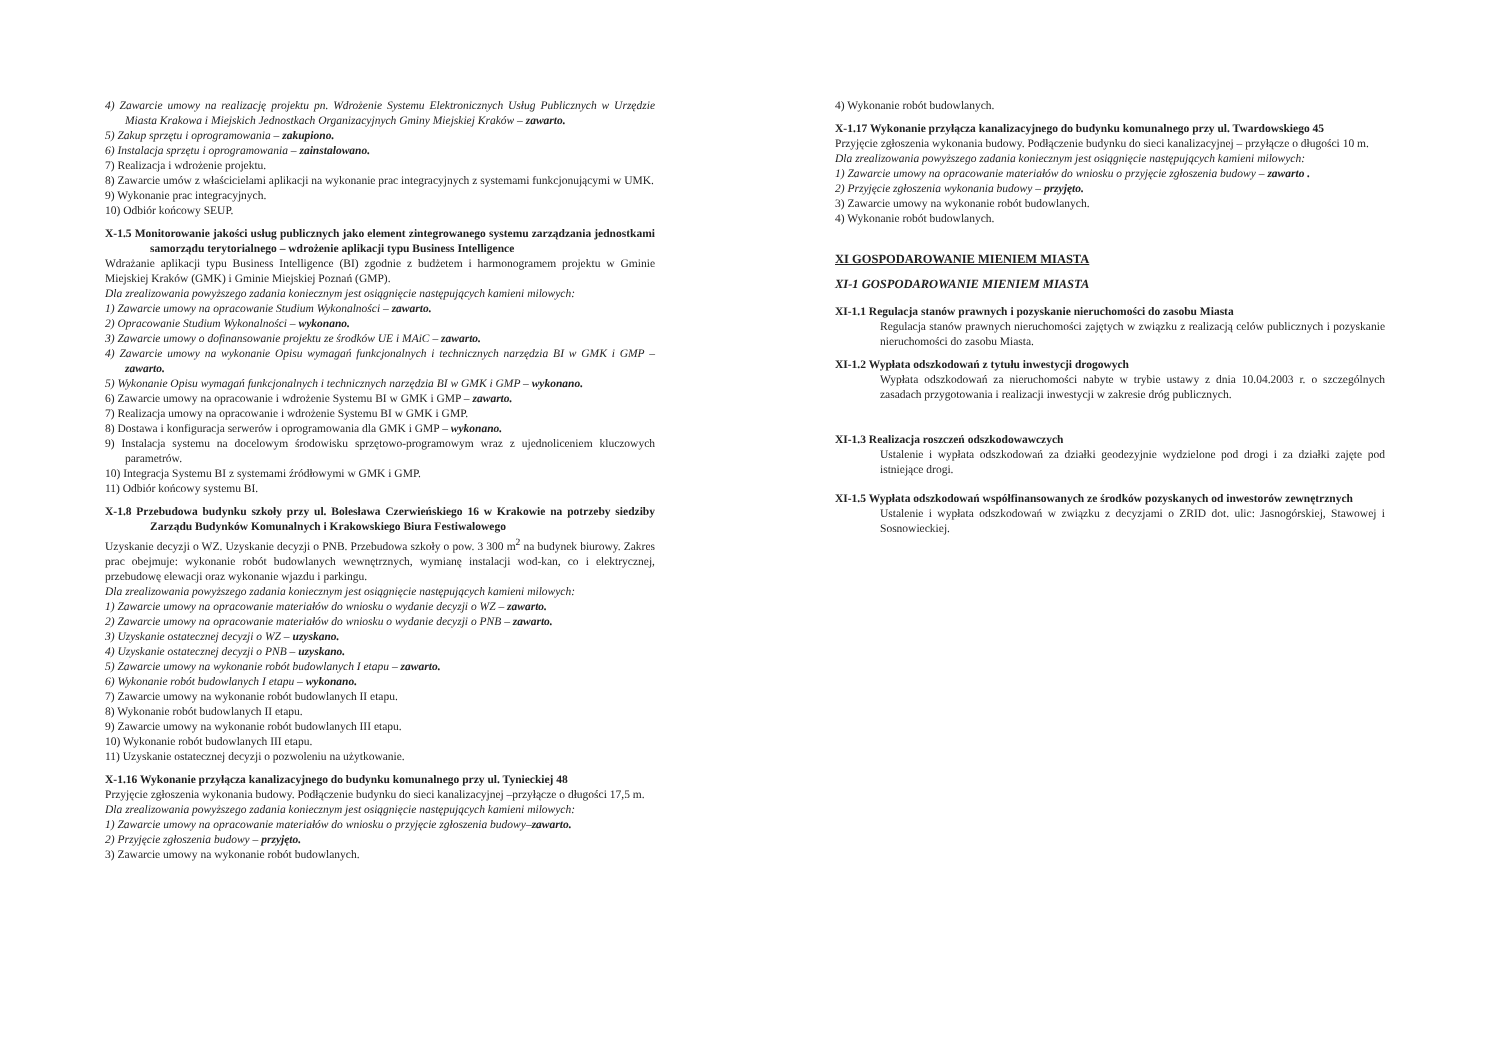4) Zawarcie umowy na realizację projektu pn. Wdrożenie Systemu Elektronicznych Usług Publicznych w Urzędzie Miasta Krakowa i Miejskich Jednostkach Organizacyjnych Gminy Miejskiej Kraków – zawarto.
5) Zakup sprzętu i oprogramowania – zakupiono.
6) Instalacja sprzętu i oprogramowania – zainstalowano.
7) Realizacja i wdrożenie projektu.
8) Zawarcie umów z właścicielami aplikacji na wykonanie prac integracyjnych z systemami funkcjonującymi w UMK.
9) Wykonanie prac integracyjnych.
10) Odbiór końcowy SEUP.
X-1.5 Monitorowanie jakości usług publicznych jako element zintegrowanego systemu zarządzania jednostkami samorządu terytorialnego – wdrożenie aplikacji typu Business Intelligence
Wdrażanie aplikacji typu Business Intelligence (BI) zgodnie z budżetem i harmonogramem projektu w Gminie Miejskiej Kraków (GMK) i Gminie Miejskiej Poznań (GMP).
Dla zrealizowania powyższego zadania koniecznym jest osiągnięcie następujących kamieni milowych:
1) Zawarcie umowy na opracowanie Studium Wykonalności – zawarto.
2) Opracowanie Studium Wykonalności – wykonano.
3) Zawarcie umowy o dofinansowanie projektu ze środków UE i MAiC – zawarto.
4) Zawarcie umowy na wykonanie Opisu wymagań funkcjonalnych i technicznych narzędzia BI w GMK i GMP – zawarto.
5) Wykonanie Opisu wymagań funkcjonalnych i technicznych narzędzia BI w GMK i GMP – wykonano.
6) Zawarcie umowy na opracowanie i wdrożenie Systemu BI w GMK i GMP – zawarto.
7) Realizacja umowy na opracowanie i wdrożenie Systemu BI w GMK i GMP.
8) Dostawa i konfiguracja serwerów i oprogramowania dla GMK i GMP – wykonano.
9) Instalacja systemu na docelowym środowisku sprzętowo-programowym wraz z ujednoliceniem kluczowych parametrów.
10) Integracja Systemu BI z systemami źródłowymi w GMK i GMP.
11) Odbiór końcowy systemu BI.
X-1.8 Przebudowa budynku szkoły przy ul. Bolesława Czerwieńskiego 16 w Krakowie na potrzeby siedziby Zarządu Budynków Komunalnych i Krakowskiego Biura Festiwalowego
Uzyskanie decyzji o WZ. Uzyskanie decyzji o PNB. Przebudowa szkoły o pow. 3 300 m<sup>2</sup> na budynek biurowy. Zakres prac obejmuje: wykonanie robót budowlanych wewnętrznych, wymianę instalacji wod-kan, co i elektrycznej, przebudowę elewacji oraz wykonanie wjazdu i parkingu.
Dla zrealizowania powyższego zadania koniecznym jest osiągnięcie następujących kamieni milowych:
1) Zawarcie umowy na opracowanie materiałów do wniosku o wydanie decyzji o WZ – zawarto.
2) Zawarcie umowy na opracowanie materiałów do wniosku o wydanie decyzji o PNB – zawarto.
3) Uzyskanie ostatecznej decyzji o WZ – uzyskano.
4) Uzyskanie ostatecznej decyzji o PNB – uzyskano.
5) Zawarcie umowy na wykonanie robót budowlanych I etapu – zawarto.
6) Wykonanie robót budowlanych I etapu – wykonano.
7) Zawarcie umowy na wykonanie robót budowlanych II etapu.
8) Wykonanie robót budowlanych II etapu.
9) Zawarcie umowy na wykonanie robót budowlanych III etapu.
10) Wykonanie robót budowlanych III etapu.
11) Uzyskanie ostatecznej decyzji o pozwoleniu na użytkowanie.
X-1.16 Wykonanie przyłącza kanalizacyjnego do budynku komunalnego przy ul. Tynieckiej 48
Przyjęcie zgłoszenia wykonania budowy. Podłączenie budynku do sieci kanalizacyjnej –przyłącze o długości 17,5 m.
Dla zrealizowania powyższego zadania koniecznym jest osiągnięcie następujących kamieni milowych:
1) Zawarcie umowy na opracowanie materiałów do wniosku o przyjęcie zgłoszenia budowy–zawarto.
2) Przyjęcie zgłoszenia budowy – przyjęto.
3) Zawarcie umowy na wykonanie robót budowlanych.
4) Wykonanie robót budowlanych.
X-1.17 Wykonanie przyłącza kanalizacyjnego do budynku komunalnego przy ul. Twardowskiego 45
Przyjęcie zgłoszenia wykonania budowy. Podłączenie budynku do sieci kanalizacyjnej – przyłącze o długości 10 m.
Dla zrealizowania powyższego zadania koniecznym jest osiągnięcie następujących kamieni milowych:
1) Zawarcie umowy na opracowanie materiałów do wniosku o przyjęcie zgłoszenia budowy – zawarto .
2) Przyjęcie zgłoszenia wykonania budowy – przyjęto.
3) Zawarcie umowy na wykonanie robót budowlanych.
4) Wykonanie robót budowlanych.
XI GOSPODAROWANIE MIENIEM MIASTA
XI-1 GOSPODAROWANIE MIENIEM MIASTA
XI-1.1 Regulacja stanów prawnych i pozyskanie nieruchomości do zasobu Miasta
Regulacja stanów prawnych nieruchomości zajętych w związku z realizacją celów publicznych i pozyskanie nieruchomości do zasobu Miasta.
XI-1.2 Wypłata odszkodowań z tytułu inwestycji drogowych
Wypłata odszkodowań za nieruchomości nabyte w trybie ustawy z dnia 10.04.2003 r. o szczególnych zasadach przygotowania i realizacji inwestycji w zakresie dróg publicznych.
XI-1.3 Realizacja roszczeń odszkodowawczych
Ustalenie i wypłata odszkodowań za działki geodezyjnie wydzielone pod drogi i za działki zajęte pod istniejące drogi.
XI-1.5 Wypłata odszkodowań współfinansowanych ze środków pozyskanych od inwestorów zewnętrznych
Ustalenie i wypłata odszkodowań w związku z decyzjami o ZRID dot. ulic: Jasnogórskiej, Stawowej i Sosnowieckiej.